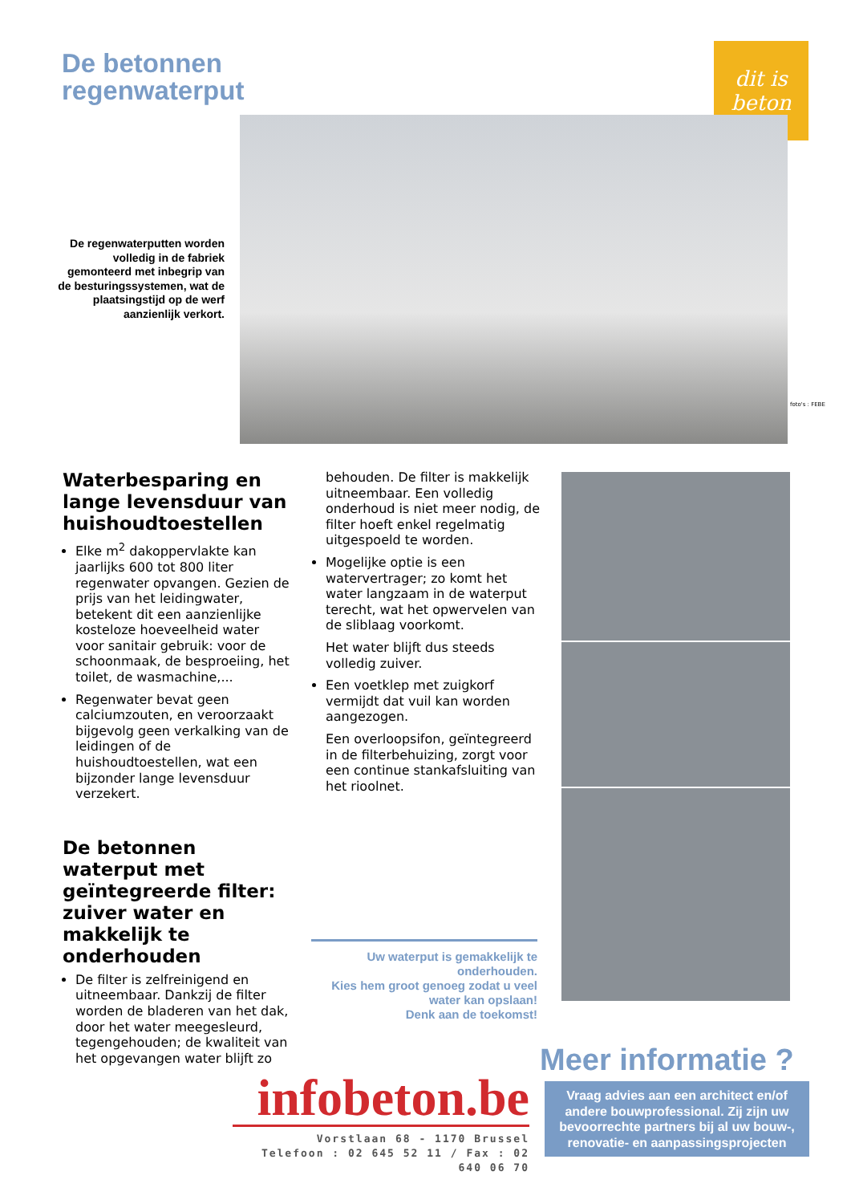De betonnen
regenwaterput
dit is
beton
De regenwaterputten worden volledig in de fabriek gemonteerd met inbegrip van de besturingssystemen, wat de plaatsingstijd op de werf aanzienlijk verkort.
foto's : FEBE
Waterbesparing en lange levensduur van huishoudtoestellen
Elke m<sup>2</sup> dakoppervlakte kan jaarlijks 600 tot 800 liter regenwater opvangen. Gezien de prijs van het leidingwater, betekent dit een aanzienlijke kosteloze hoeveelheid water voor sanitair gebruik: voor de schoonmaak, de besproeiing, het toilet, de wasmachine,...
Regenwater bevat geen calciumzouten, en veroorzaakt bijgevolg geen verkalking van de leidingen of de huishoudtoestellen, wat een bijzonder lange levensduur verzekert.
De betonnen waterput met geïntegreerde filter: zuiver water en makkelijk te onderhouden
De filter is zelfreinigend en uitneembaar. Dankzij de filter worden de bladeren van het dak, door het water meegesleurd, tegengehouden; de kwaliteit van het opgevangen water blijft zo
behouden. De filter is makkelijk uitneembaar. Een volledig onderhoud is niet meer nodig, de filter hoeft enkel regelmatig uitgespoeld te worden.
Mogelijke optie is een watervertrager; zo komt het water langzaam in de waterput terecht, wat het opwervelen van de sliblaag voorkomt.
Het water blijft dus steeds volledig zuiver.
Een voetklep met zuigkorf vermijdt dat vuil kan worden aangezogen.
Een overloopsifon, geïntegreerd in de filterbehuizing, zorgt voor een continue stankafsluiting van het rioolnet.
Uw waterput is gemakkelijk te onderhouden.
Kies hem groot genoeg zodat u veel water kan opslaan!
Denk aan de toekomst!
Meer informatie ?
infobeton.be
Vorstlaan 68 - 1170 Brussel
Telefoon : 02 645 52 11 / Fax : 02 640 06 70
Vraag advies aan een architect en/of andere bouwprofessional. Zij zijn uw bevoorrechte partners bij al uw bouw-, renovatie- en aanpassingsprojecten